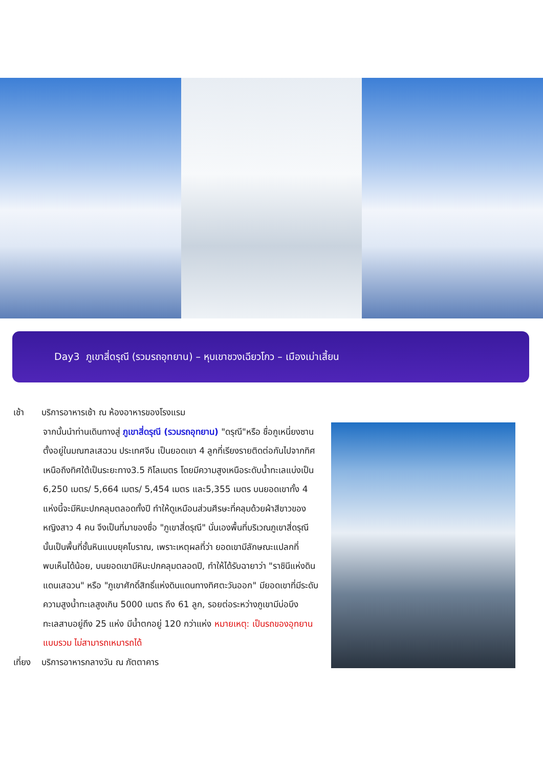Day3 ภูเขาสี่ดรุณี (รวมรถอุทยาน) – หุบเขาชวงเฉียวโกว – เมืองเม่าเสี้ยน
เช้า บริการอาหารเช้า ณ ห้องอาหารของโรงแรม
จากนั้นนำท่านเดินทางสู่ ภูเขาสี่ดรุณี (รวมรถอุทยาน) "ดรุณี"หรือ ชื่อกูเหนี่ยงซาน ตั้งอยู่ในมณฑลเสฉวน ประเทศจีน เป็นยอดเขา 4 ลูกที่เรียงรายติดต่อกันไปจากทิศเหนือถึงทิศใต้เป็นระยะทาง3.5 กิโลเมตร โดยมีความสูงเหนือระดับน้ำทะเลแบ่งเป็น 6,250 เมตร/ 5,664 เมตร/ 5,454 เมตร และ5,355 เมตร บนยอดเขาทั้ง 4 แห่งนี้จะมีหิมะปกคลุมตลอดทั้งปี ทำให้ดูเหมือนส่วนศีรษะที่คลุมด้วยผ้าสีขาวของหญิงสาว 4 คน จึงเป็นที่มาของชื่อ "ภูเขาสี่ดรุณี" นั่นเองพื้นที่บริเวณภูเขาสี่ดรุณีนั้นเป็นพื้นที่ชั้นหินแบบยุคโบราณ, เพราะเหตุผลที่ว่า ยอดเขามีลักษณะแปลกที่พบเห็นได้น้อย, บนยอดเขามีหิมะปกคลุมตลอดปี, ทำให้ได้รับฉายาว่า "ราชินีแห่งดินแดนเสฉวน" หรือ "ภูเขาศักดิ์สิทธิ์แห่งดินแดนทางทิศตะวันออก" มียอดเขาที่มีระดับความสูงน้ำทะเลสูงเกิน 5000 เมตร ถึง 61 ลูก, รอยต่อระหว่างภูเขามีบ่อบึงทะเลสาบอยู่ถึง 25 แห่ง มีน้ำตกอยู่ 120 กว่าแห่ง หมายเหตุ: เป็นรถของอุทยานแบบรวม ไม่สามารถเหมารถได้
เที่ยง บริการอาหารกลางวัน ณ ภัตตาคาร